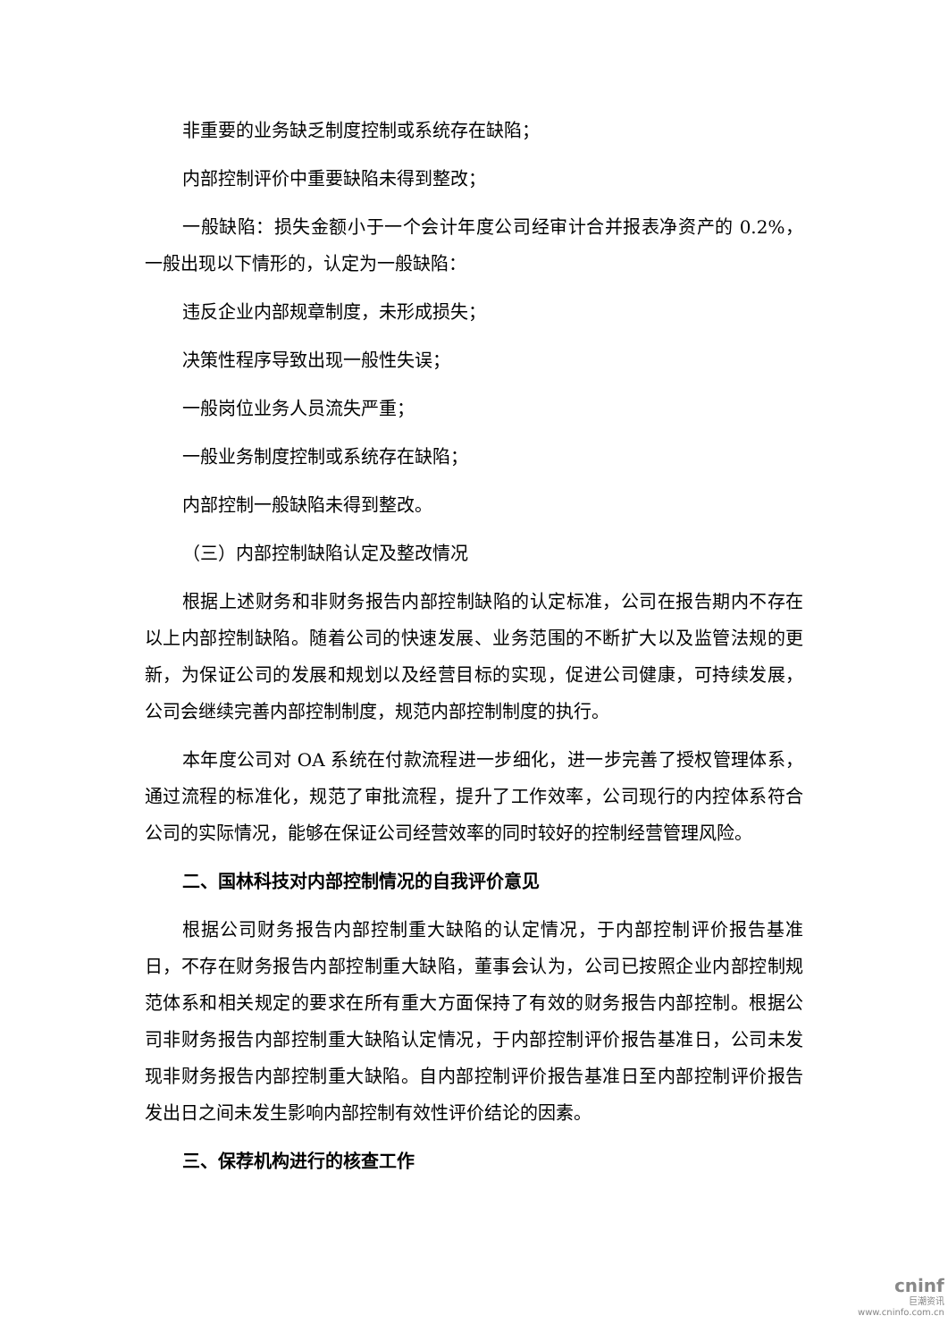非重要的业务缺乏制度控制或系统存在缺陷；
内部控制评价中重要缺陷未得到整改；
一般缺陷：损失金额小于一个会计年度公司经审计合并报表净资产的 0.2%，一般出现以下情形的，认定为一般缺陷：
违反企业内部规章制度，未形成损失；
决策性程序导致出现一般性失误；
一般岗位业务人员流失严重；
一般业务制度控制或系统存在缺陷；
内部控制一般缺陷未得到整改。
（三）内部控制缺陷认定及整改情况
根据上述财务和非财务报告内部控制缺陷的认定标准，公司在报告期内不存在以上内部控制缺陷。随着公司的快速发展、业务范围的不断扩大以及监管法规的更新，为保证公司的发展和规划以及经营目标的实现，促进公司健康，可持续发展，公司会继续完善内部控制制度，规范内部控制制度的执行。
本年度公司对 OA 系统在付款流程进一步细化，进一步完善了授权管理体系，通过流程的标准化，规范了审批流程，提升了工作效率，公司现行的内控体系符合公司的实际情况，能够在保证公司经营效率的同时较好的控制经营管理风险。
二、国林科技对内部控制情况的自我评价意见
根据公司财务报告内部控制重大缺陷的认定情况，于内部控制评价报告基准日，不存在财务报告内部控制重大缺陷，董事会认为，公司已按照企业内部控制规范体系和相关规定的要求在所有重大方面保持了有效的财务报告内部控制。根据公司非财务报告内部控制重大缺陷认定情况，于内部控制评价报告基准日，公司未发现非财务报告内部控制重大缺陷。自内部控制评价报告基准日至内部控制评价报告发出日之间未发生影响内部控制有效性评价结论的因素。
三、保荐机构进行的核查工作
cninf
巨潮资讯
www.cninfo.com.cn